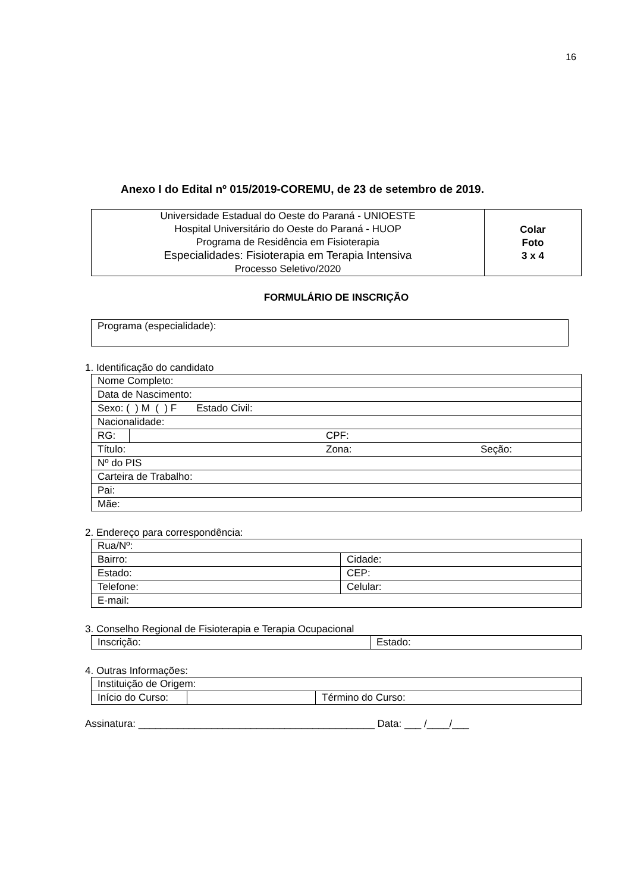16
Anexo I do Edital nº 015/2019-COREMU, de 23 de setembro de 2019.
| Universidade Estadual do Oeste do Paraná - UNIOESTE Hospital Universitário do Oeste do Paraná - HUOP Programa de Residência em Fisioterapia Especialidades: Fisioterapia em Terapia Intensiva Processo Seletivo/2020 | Colar Foto 3 x 4 |
FORMULÁRIO DE INSCRIÇÃO
| Programa (especialidade): |
1. Identificação do candidato
| Nome Completo: | | | |
| Data de Nascimento: | | | |
| Sexo: ( ) M ( ) F Estado Civil: | | | |
| Nacionalidade: | | | |
| RG: | | CPF: | |
| Título: | | Zona: | Seção: |
| Nº do PIS | | | |
| Carteira de Trabalho: | | | |
| Pai: | | | |
| Mãe: | | | |
2. Endereço para correspondência:
| Rua/Nº: | |
| Bairro: | Cidade: |
| Estado: | CEP: |
| Telefone: | Celular: |
| E-mail: | |
3. Conselho Regional de Fisioterapia e Terapia Ocupacional
| Inscrição: | Estado: |
4. Outras Informações:
| Instituição de Origem: | | |
| Início do Curso: | | Término do Curso: |
Assinatura: __________________________________________ Data: ___ /____/___